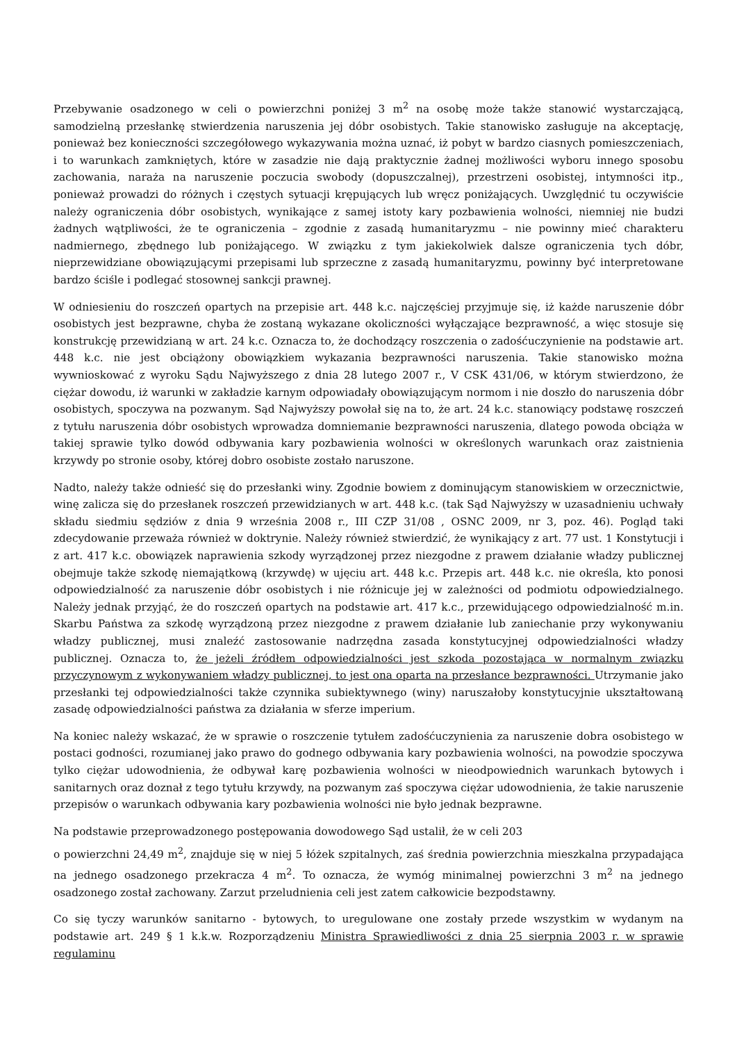Przebywanie osadzonego w celi o powierzchni poniżej 3 m<sup>2</sup> na osobę może także stanowić wystarczającą, samodzielną przesłankę stwierdzenia naruszenia jej dóbr osobistych. Takie stanowisko zasługuje na akceptację, ponieważ bez konieczności szczegółowego wykazywania można uznać, iż pobyt w bardzo ciasnych pomieszczeniach, i to warunkach zamkniętych, które w zasadzie nie dają praktycznie żadnej możliwości wyboru innego sposobu zachowania, naraża na naruszenie poczucia swobody (dopuszczalnej), przestrzeni osobistej, intymności itp., ponieważ prowadzi do różnych i częstych sytuacji krępujących lub wręcz poniżających. Uwzględnić tu oczywiście należy ograniczenia dóbr osobistych, wynikające z samej istoty kary pozbawienia wolności, niemniej nie budzi żadnych wątpliwości, że te ograniczenia – zgodnie z zasadą humanitaryzmu – nie powinny mieć charakteru nadmiernego, zbędnego lub poniżającego. W związku z tym jakiekolwiek dalsze ograniczenia tych dóbr, nieprzewidziane obowiązującymi przepisami lub sprzeczne z zasadą humanitaryzmu, powinny być interpretowane bardzo ściśle i podlegać stosownej sankcji prawnej.
W odniesieniu do roszczeń opartych na przepisie art. 448 k.c. najczęściej przyjmuje się, iż każde naruszenie dóbr osobistych jest bezprawne, chyba że zostaną wykazane okoliczności wyłączające bezprawność, a więc stosuje się konstrukcję przewidzianą w art. 24 k.c. Oznacza to, że dochodzący roszczenia o zadośćuczynienie na podstawie art. 448 k.c. nie jest obciążony obowiązkiem wykazania bezprawności naruszenia. Takie stanowisko można wywnioskować z wyroku Sądu Najwyższego z dnia 28 lutego 2007 r., V CSK 431/06, w którym stwierdzono, że ciężar dowodu, iż warunki w zakładzie karnym odpowiadały obowiązującym normom i nie doszło do naruszenia dóbr osobistych, spoczywa na pozwanym. Sąd Najwyższy powołał się na to, że art. 24 k.c. stanowiący podstawę roszczeń z tytułu naruszenia dóbr osobistych wprowadza domniemanie bezprawności naruszenia, dlatego powoda obciąża w takiej sprawie tylko dowód odbywania kary pozbawienia wolności w określonych warunkach oraz zaistnienia krzywdy po stronie osoby, której dobro osobiste zostało naruszone.
Nadto, należy także odnieść się do przesłanki winy. Zgodnie bowiem z dominującym stanowiskiem w orzecznictwie, winę zalicza się do przesłanek roszczeń przewidzianych w art. 448 k.c. (tak Sąd Najwyższy w uzasadnieniu uchwały składu siedmiu sędziów z dnia 9 września 2008 r., III CZP 31/08 , OSNC 2009, nr 3, poz. 46). Pogląd taki zdecydowanie przeważa również w doktrynie. Należy również stwierdzić, że wynikający z art. 77 ust. 1 Konstytucji i z art. 417 k.c. obowiązek naprawienia szkody wyrządzonej przez niezgodne z prawem działanie władzy publicznej obejmuje także szkodę niemajątkową (krzywdę) w ujęciu art. 448 k.c. Przepis art. 448 k.c. nie określa, kto ponosi odpowiedzialność za naruszenie dóbr osobistych i nie różnicuje jej w zależności od podmiotu odpowiedzialnego. Należy jednak przyjąć, że do roszczeń opartych na podstawie art. 417 k.c., przewidującego odpowiedzialność m.in. Skarbu Państwa za szkodę wyrządzoną przez niezgodne z prawem działanie lub zaniechanie przy wykonywaniu władzy publicznej, musi znaleźć zastosowanie nadrzędna zasada konstytucyjnej odpowiedzialności władzy publicznej. Oznacza to, że jeżeli źródłem odpowiedzialności jest szkoda pozostająca w normalnym związku przyczynowym z wykonywaniem władzy publicznej, to jest ona oparta na przesłance bezprawności. Utrzymanie jako przesłanki tej odpowiedzialności także czynnika subiektywnego (winy) naruszałoby konstytucyjnie ukształtowaną zasadę odpowiedzialności państwa za działania w sferze imperium.
Na koniec należy wskazać, że w sprawie o roszczenie tytułem zadośćuczynienia za naruszenie dobra osobistego w postaci godności, rozumianej jako prawo do godnego odbywania kary pozbawienia wolności, na powodzie spoczywa tylko ciężar udowodnienia, że odbywał karę pozbawienia wolności w nieodpowiednich warunkach bytowych i sanitarnych oraz doznał z tego tytułu krzywdy, na pozwanym zaś spoczywa ciężar udowodnienia, że takie naruszenie przepisów o warunkach odbywania kary pozbawienia wolności nie było jednak bezprawne.
Na podstawie przeprowadzonego postępowania dowodowego Sąd ustalił, że w celi 203
o powierzchni 24,49 m<sup>2</sup>, znajduje się w niej 5 łóżek szpitalnych, zaś średnia powierzchnia mieszkalna przypadająca na jednego osadzonego przekracza 4 m<sup>2</sup>. To oznacza, że wymóg minimalnej powierzchni 3 m<sup>2</sup> na jednego osadzonego został zachowany. Zarzut przeludnienia celi jest zatem całkowicie bezpodstawny.
Co się tyczy warunków sanitarno - bytowych, to uregulowane one zostały przede wszystkim w wydanym na podstawie art. 249 § 1 k.k.w. Rozporządzeniu Ministra Sprawiedliwości z dnia 25 sierpnia 2003 r. w sprawie regulaminu